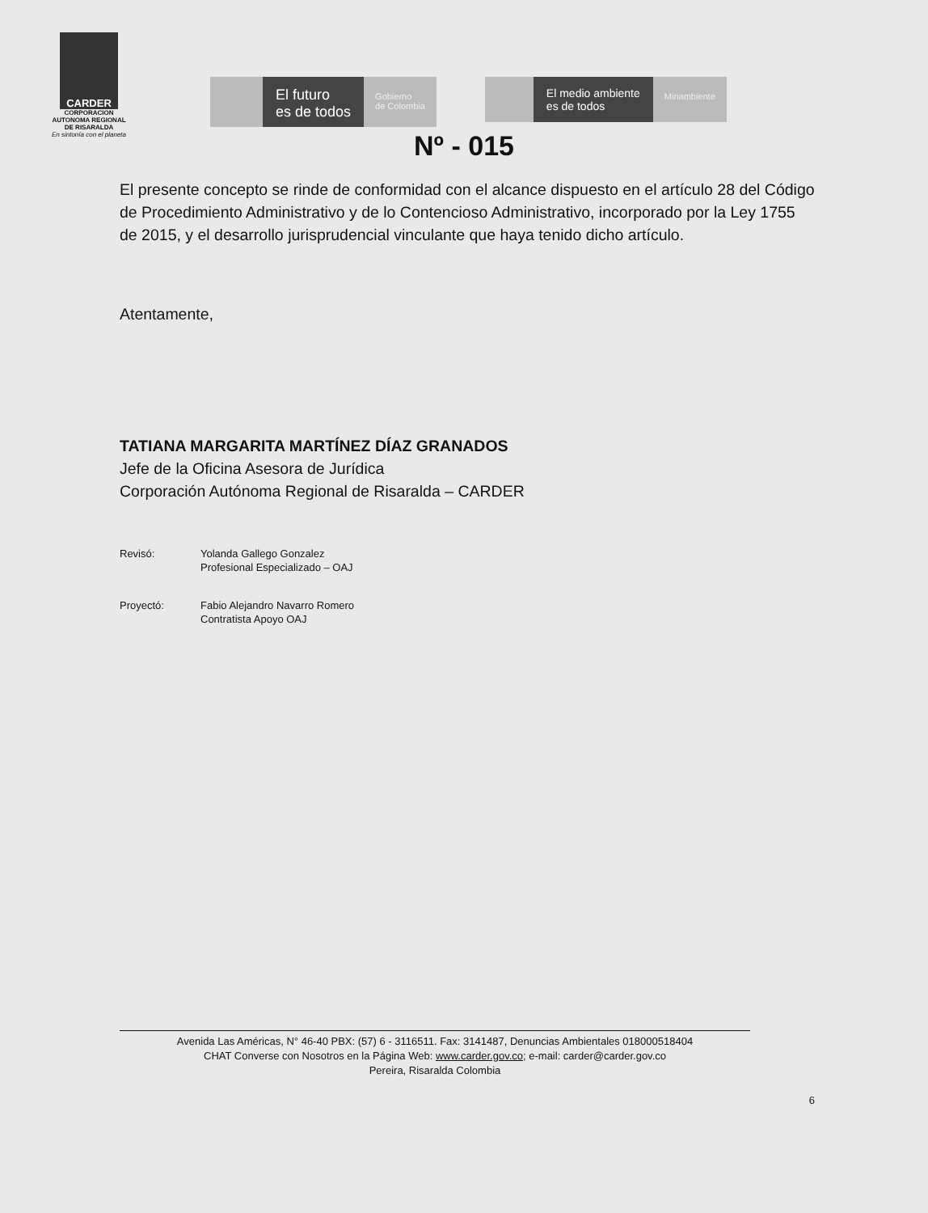CARDER
CORPORACION AUTONOMA REGIONAL DE RISARALDA
En sintonía con el planeta
El futuro
es de todos
Gobierno
de Colombia
El medio ambiente
es de todos
Minambiente
Nº - 015
El presente concepto se rinde de conformidad con el alcance dispuesto en el artículo 28 del Código de Procedimiento Administrativo y de lo Contencioso Administrativo, incorporado por la Ley 1755 de 2015, y el desarrollo jurisprudencial vinculante que haya tenido dicho artículo.
Atentamente,
TATIANA MARGARITA MARTÍNEZ DÍAZ GRANADOS
Jefe de la Oficina Asesora de Jurídica
Corporación Autónoma Regional de Risaralda – CARDER
Revisó: Yolanda Gallego Gonzalez
Profesional Especializado – OAJ
Proyectó: Fabio Alejandro Navarro Romero
Contratista Apoyo OAJ
Avenida Las Américas, N° 46-40 PBX: (57) 6 - 3116511. Fax: 3141487, Denuncias Ambientales 018000518404
CHAT Converse con Nosotros en la Página Web: www.carder.gov.co; e-mail: carder@carder.gov.co
Pereira, Risaralda Colombia
6